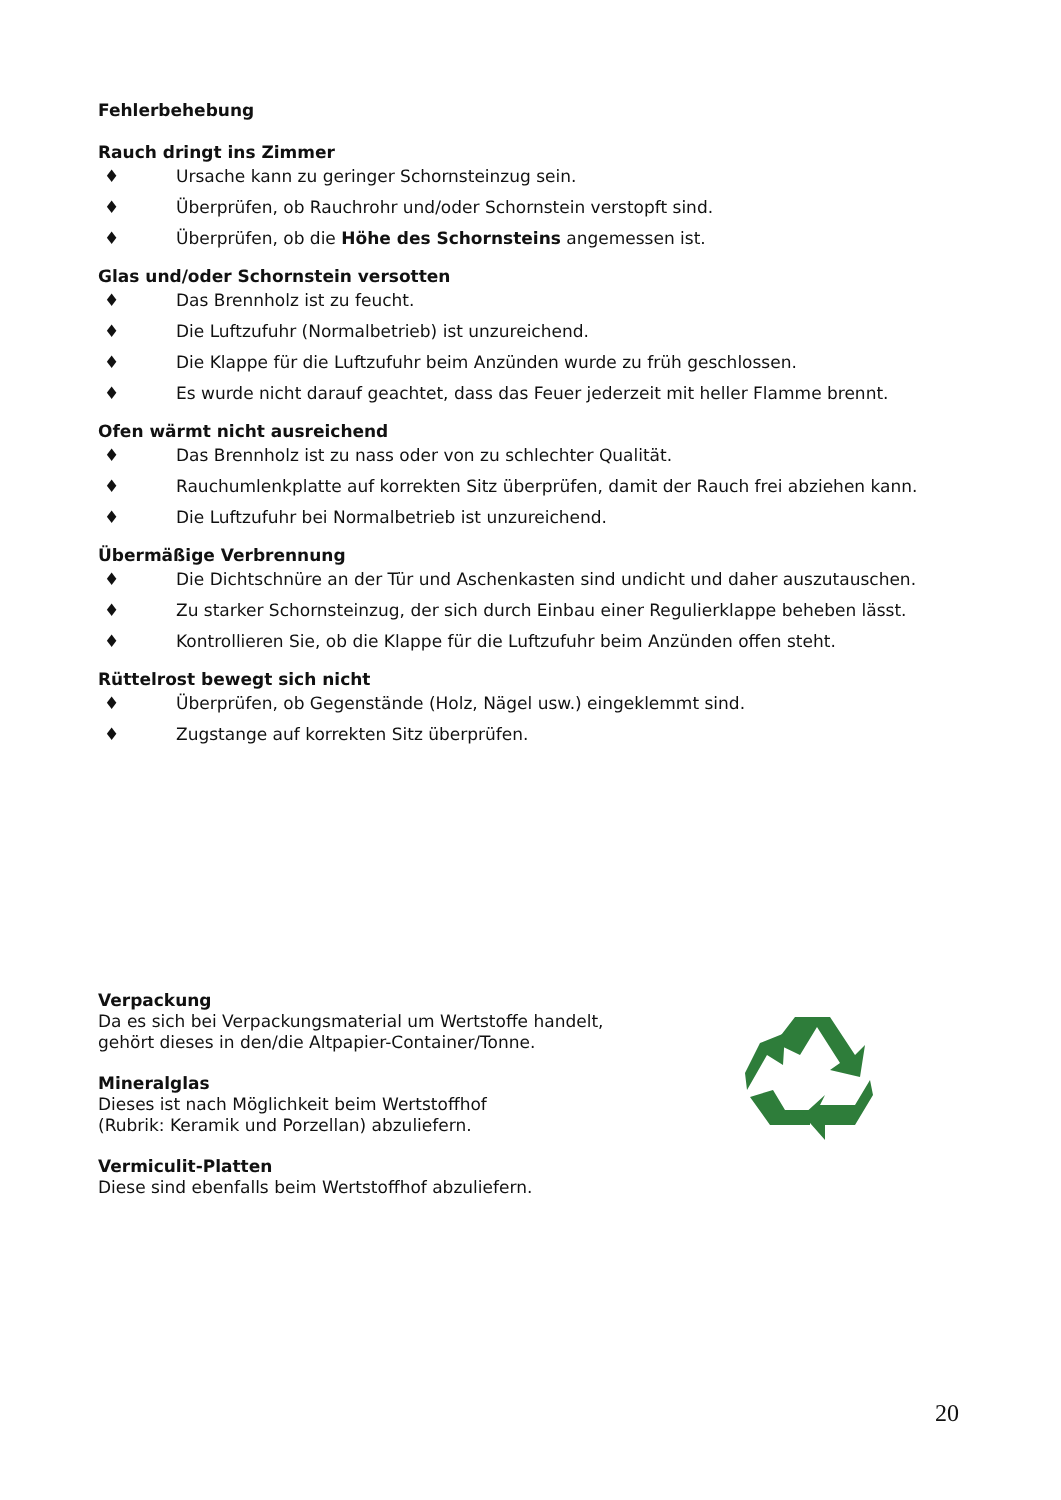Fehlerbehebung
Rauch dringt ins Zimmer
♦ Ursache kann zu geringer Schornsteinzug sein.
♦ Überprüfen, ob Rauchrohr und/oder Schornstein verstopft sind.
♦ Überprüfen, ob die Höhe des Schornsteins angemessen ist.
Glas und/oder Schornstein versotten
♦ Das Brennholz ist zu feucht.
♦ Die Luftzufuhr (Normalbetrieb) ist unzureichend.
♦ Die Klappe für die Luftzufuhr beim Anzünden wurde zu früh geschlossen.
♦ Es wurde nicht darauf geachtet, dass das Feuer jederzeit mit heller Flamme brennt.
Ofen wärmt nicht ausreichend
♦ Das Brennholz ist zu nass oder von zu schlechter Qualität.
♦ Rauchumlenkplatte auf korrekten Sitz überprüfen, damit der Rauch frei abziehen kann.
♦ Die Luftzufuhr bei Normalbetrieb ist unzureichend.
Übermäßige Verbrennung
♦ Die Dichtschnüre an der Tür und Aschenkasten sind undicht und daher auszutauschen.
♦ Zu starker Schornsteinzug, der sich durch Einbau einer Regulierklappe beheben lässt.
♦ Kontrollieren Sie, ob die Klappe für die Luftzufuhr beim Anzünden offen steht.
Rüttelrost bewegt sich nicht
♦ Überprüfen, ob Gegenstände (Holz, Nägel usw.) eingeklemmt sind.
♦ Zugstange auf korrekten Sitz überprüfen.
Verpackung
Da es sich bei Verpackungsmaterial um Wertstoffe handelt,
gehört dieses in den/die Altpapier-Container/Tonne.
Mineralglas
Dieses ist nach Möglichkeit beim Wertstoffhof
(Rubrik: Keramik und Porzellan) abzuliefern.
Vermiculit-Platten
Diese sind ebenfalls beim Wertstoffhof abzuliefern.
20